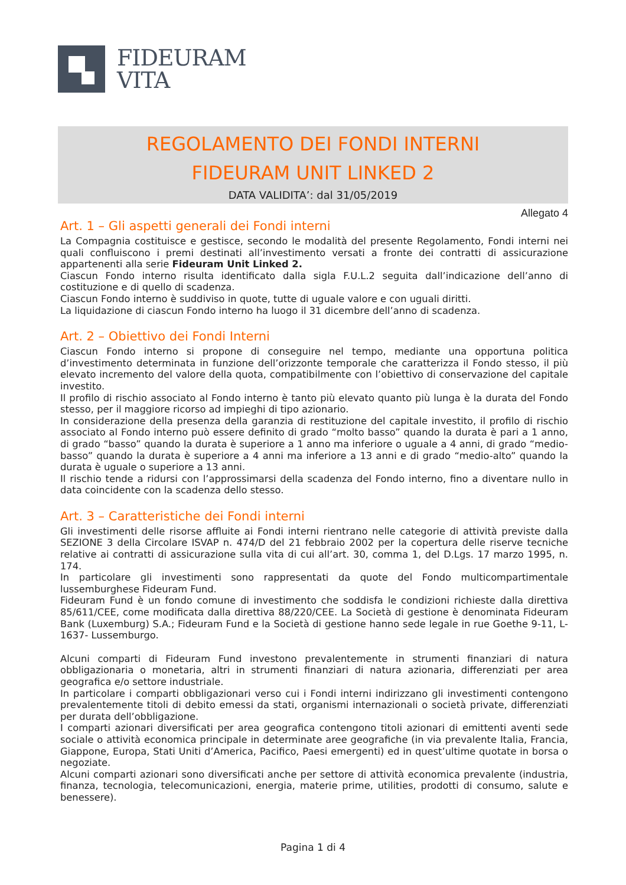FIDEURAM
VITA
REGOLAMENTO DEI FONDI INTERNI
FIDEURAM UNIT LINKED 2
DATA VALIDITA’: dal 31/05/2019
Allegato 4
Art. 1 – Gli aspetti generali dei Fondi interni
La Compagnia costituisce e gestisce, secondo le modalità del presente Regolamento, Fondi interni nei quali confluiscono i premi destinati all’investimento versati a fronte dei contratti di assicurazione appartenenti alla serie Fideuram Unit Linked 2.
Ciascun Fondo interno risulta identificato dalla sigla F.U.L.2 seguita dall’indicazione dell’anno di costituzione e di quello di scadenza.
Ciascun Fondo interno è suddiviso in quote, tutte di uguale valore e con uguali diritti.
La liquidazione di ciascun Fondo interno ha luogo il 31 dicembre dell’anno di scadenza.
Art. 2 – Obiettivo dei Fondi Interni
Ciascun Fondo interno si propone di conseguire nel tempo, mediante una opportuna politica d’investimento determinata in funzione dell’orizzonte temporale che caratterizza il Fondo stesso, il più elevato incremento del valore della quota, compatibilmente con l’obiettivo di conservazione del capitale investito.
Il profilo di rischio associato al Fondo interno è tanto più elevato quanto più lunga è la durata del Fondo stesso, per il maggiore ricorso ad impieghi di tipo azionario.
In considerazione della presenza della garanzia di restituzione del capitale investito, il profilo di rischio associato al Fondo interno può essere definito di grado “molto basso” quando la durata è pari a 1 anno, di grado “basso” quando la durata è superiore a 1 anno ma inferiore o uguale a 4 anni, di grado “medio-basso” quando la durata è superiore a 4 anni ma inferiore a 13 anni e di grado “medio-alto” quando la durata è uguale o superiore a 13 anni.
Il rischio tende a ridursi con l’approssimarsi della scadenza del Fondo interno, fino a diventare nullo in data coincidente con la scadenza dello stesso.
Art. 3 – Caratteristiche dei Fondi interni
Gli investimenti delle risorse affluite ai Fondi interni rientrano nelle categorie di attività previste dalla SEZIONE 3 della Circolare ISVAP n. 474/D del 21 febbraio 2002 per la copertura delle riserve tecniche relative ai contratti di assicurazione sulla vita di cui all’art. 30, comma 1, del D.Lgs. 17 marzo 1995, n. 174.
In particolare gli investimenti sono rappresentati da quote del Fondo multicompartimentale lussemburghese Fideuram Fund.
Fideuram Fund è un fondo comune di investimento che soddisfa le condizioni richieste dalla direttiva 85/611/CEE, come modificata dalla direttiva 88/220/CEE. La Società di gestione è denominata Fideuram Bank (Luxemburg) S.A.; Fideuram Fund e la Società di gestione hanno sede legale in rue Goethe 9-11, L-1637- Lussemburgo.
Alcuni comparti di Fideuram Fund investono prevalentemente in strumenti finanziari di natura obbligazionaria o monetaria, altri in strumenti finanziari di natura azionaria, differenziati per area geografica e/o settore industriale.
In particolare i comparti obbligazionari verso cui i Fondi interni indirizzano gli investimenti contengono prevalentemente titoli di debito emessi da stati, organismi internazionali o società private, differenziati per durata dell’obbligazione.
I comparti azionari diversificati per area geografica contengono titoli azionari di emittenti aventi sede sociale o attività economica principale in determinate aree geografiche (in via prevalente Italia, Francia, Giappone, Europa, Stati Uniti d’America, Pacifico, Paesi emergenti) ed in quest’ultime quotate in borsa o negoziate.
Alcuni comparti azionari sono diversificati anche per settore di attività economica prevalente (industria, finanza, tecnologia, telecomunicazioni, energia, materie prime, utilities, prodotti di consumo, salute e benessere).
Pagina 1 di 4